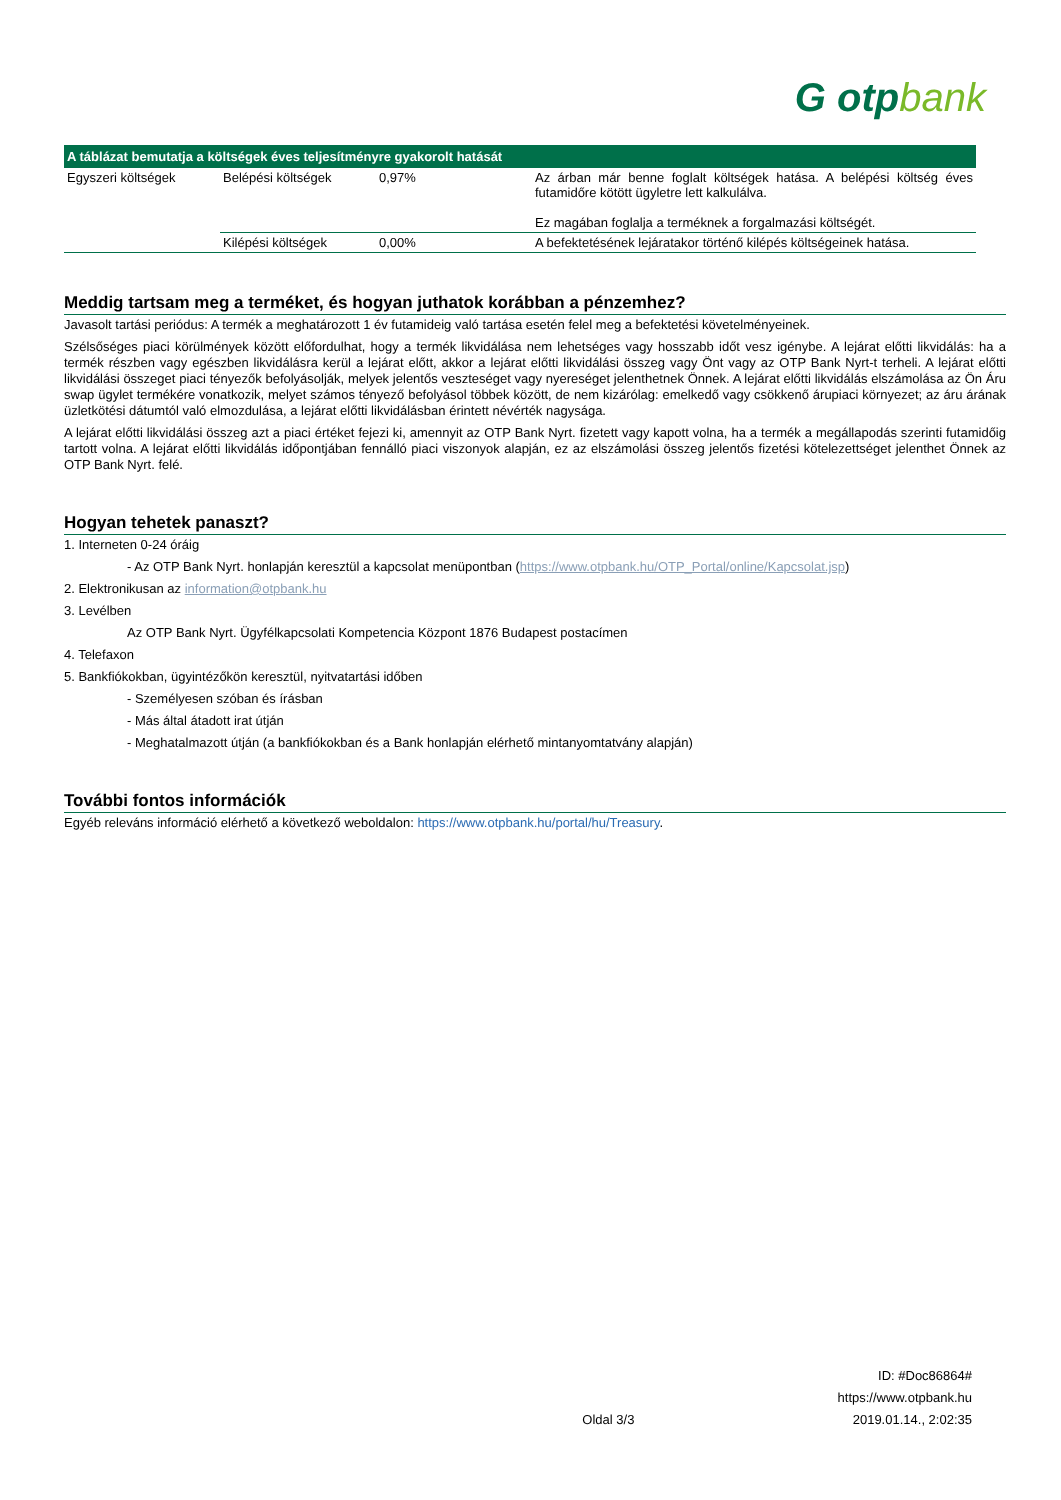G otpbank
| A táblázat bemutatja a költségek éves teljesítményre gyakorolt hatását | | | |
| --- | --- | --- | --- |
| Egyszeri költségek | Belépési költségek | 0,97% | Az árban már benne foglalt költségek hatása. A belépési költség éves futamidőre kötött ügyletre lett kalkulálva. Ez magában foglalja a terméknek a forgalmazási költségét. |
| | Kilépési költségek | 0,00% | A befektetésének lejáratakor történő kilépés költségeinek hatása. |
Meddig tartsam meg a terméket, és hogyan juthatok korábban a pénzemhez?
Javasolt tartási periódus: A termék a meghatározott 1 év futamideig való tartása esetén felel meg a befektetési követelményeinek.
Szélsőséges piaci körülmények között előfordulhat, hogy a termék likvidálása nem lehetséges vagy hosszabb időt vesz igénybe. A lejárat előtti likvidálás: ha a termék részben vagy egészben likvidálásra kerül a lejárat előtt, akkor a lejárat előtti likvidálási összeg vagy Önt vagy az OTP Bank Nyrt-t terheli. A lejárat előtti likvidálási összeget piaci tényezők befolyásolják, melyek jelentős veszteséget vagy nyereséget jelenthetnek Önnek. A lejárat előtti likvidálás elszámolása az Ön Áru swap ügylet termékére vonatkozik, melyet számos tényező befolyásol többek között, de nem kizárólag: emelkedő vagy csökkenő árupiaci környezet; az áru árának üzletkötési dátumtól való elmozdulása, a lejárat előtti likvidálásban érintett névérték nagysága.
A lejárat előtti likvidálási összeg azt a piaci értéket fejezi ki, amennyit az OTP Bank Nyrt. fizetett vagy kapott volna, ha a termék a megállapodás szerinti futamidőig tartott volna. A lejárat előtti likvidálás időpontjában fennálló piaci viszonyok alapján, ez az elszámolási összeg jelentős fizetési kötelezettséget jelenthet Önnek az OTP Bank Nyrt. felé.
Hogyan tehetek panaszt?
1. Interneten 0-24 óráig
- Az OTP Bank Nyrt. honlapján keresztül a kapcsolat menüpontban (https://www.otpbank.hu/OTP_Portal/online/Kapcsolat.jsp)
2. Elektronikusan az information@otpbank.hu
3. Levélben
Az OTP Bank Nyrt. Ügyfélkapcsolati Kompetencia Központ 1876 Budapest postacímen
4. Telefaxon
5. Bankfiókokban, ügyintézőkön keresztül, nyitvatartási időben
- Személyesen szóban és írásban
- Más által átadott irat útján
- Meghatalmazott útján (a bankfiókokban és a Bank honlapján elérhető mintanyomtatvány alapján)
További fontos információk
Egyéb releváns információ elérhető a következő weboldalon: https://www.otpbank.hu/portal/hu/Treasury.
ID: #Doc86864#
https://www.otpbank.hu
Oldal 3/3 2019.01.14., 2:02:35